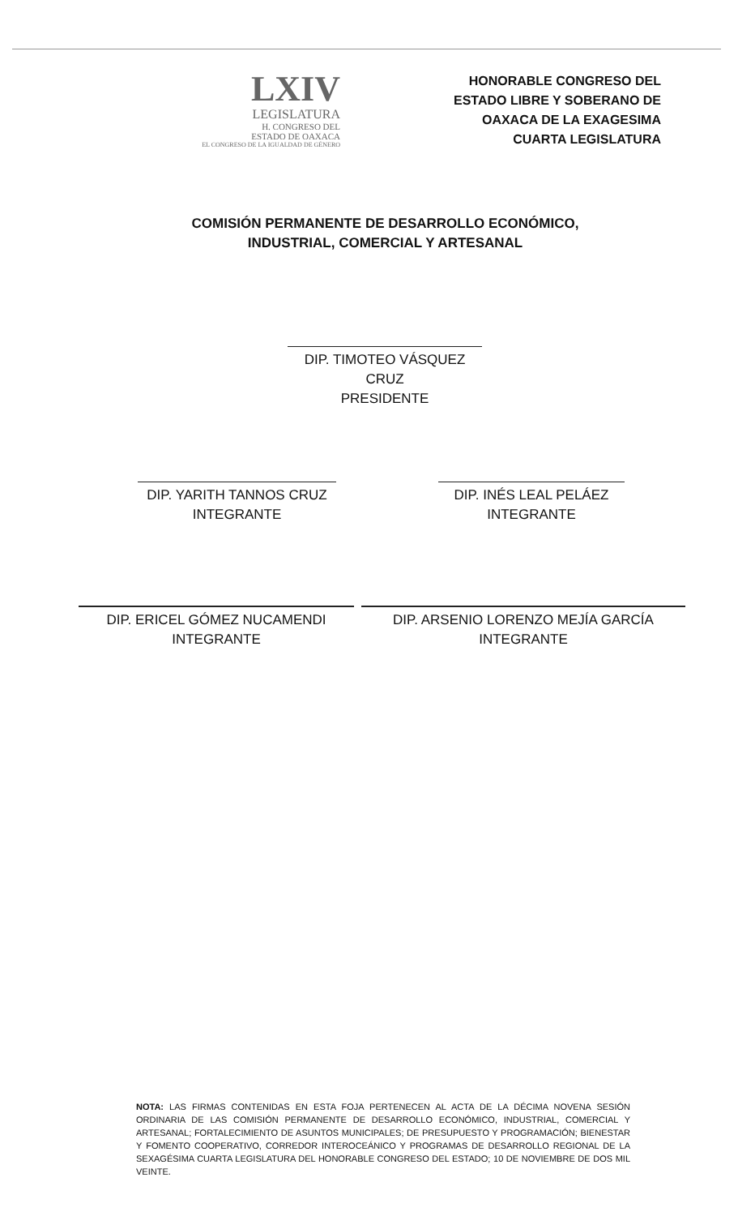LXIV
LEGISLATURA
H. CONGRESO DEL
ESTADO DE OAXACA
EL CONGRESO DE LA IGUALDAD DE GÉNERO
HONORABLE CONGRESO DEL
ESTADO LIBRE Y SOBERANO DE
OAXACA DE LA EXAGESIMA
CUARTA LEGISLATURA
COMISIÓN PERMANENTE DE DESARROLLO ECONÓMICO,
INDUSTRIAL, COMERCIAL Y ARTESANAL
DIP. TIMOTEO VÁSQUEZ CRUZ
PRESIDENTE
DIP. YARITH TANNOS CRUZ
INTEGRANTE
DIP. INÉS LEAL PELÁEZ
INTEGRANTE
DIP. ERICEL GÓMEZ NUCAMENDI
INTEGRANTE
DIP. ARSENIO LORENZO MEJÍA GARCÍA
INTEGRANTE
NOTA: LAS FIRMAS CONTENIDAS EN ESTA FOJA PERTENECEN AL ACTA DE LA DÉCIMA NOVENA SESIÓN ORDINARIA DE LAS COMISIÓN PERMANENTE DE DESARROLLO ECONÓMICO, INDUSTRIAL, COMERCIAL Y ARTESANAL; FORTALECIMIENTO DE ASUNTOS MUNICIPALES; DE PRESUPUESTO Y PROGRAMACIÓN; BIENESTAR Y FOMENTO COOPERATIVO, CORREDOR INTEROCEÁNICO Y PROGRAMAS DE DESARROLLO REGIONAL DE LA SEXAGÉSIMA CUARTA LEGISLATURA DEL HONORABLE CONGRESO DEL ESTADO; 10 DE NOVIEMBRE DE DOS MIL VEINTE.